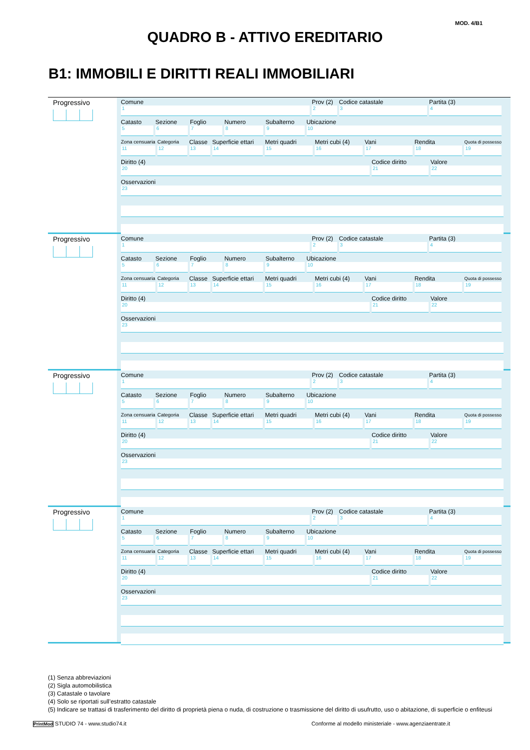MOD. 4/B1
QUADRO B - ATTIVO EREDITARIO
B1: IMMOBILI E DIRITTI REALI IMMOBILIARI
Progressivo
Comune
1
Prov (2)
2
Codice catastale
3
Partita (3)
4
Catasto
5
Sezione
6
Foglio
7
Numero
8
Subalterno
9
Ubicazione
10
Zona censuaria
11
Categoria
12
Classe
13
Superficie ettari
14
Metri quadri
15
Metri cubi (4)
16
Vani
17
Rendita
18
Quota di possesso
19
Diritto (4)
20
Codice diritto
21
Valore
22
Osservazioni
23
Progressivo
Comune
1
Prov (2)
2
Codice catastale
3
Partita (3)
4
Catasto
5
Sezione
6
Foglio
7
Numero
8
Subalterno
9
Ubicazione
10
Zona censuaria
11
Categoria
12
Classe
13
Superficie ettari
14
Metri quadri
15
Metri cubi (4)
16
Vani
17
Rendita
18
Quota di possesso
19
Diritto (4)
20
Codice diritto
21
Valore
22
Osservazioni
23
Progressivo
Comune
1
Prov (2)
2
Codice catastale
3
Partita (3)
4
Catasto
5
Sezione
6
Foglio
7
Numero
8
Subalterno
9
Ubicazione
10
Zona censuaria
11
Categoria
12
Classe
13
Superficie ettari
14
Metri quadri
15
Metri cubi (4)
16
Vani
17
Rendita
18
Quota di possesso
19
Diritto (4)
20
Codice diritto
21
Valore
22
Osservazioni
23
Progressivo
Comune
1
Prov (2)
2
Codice catastale
3
Partita (3)
4
Catasto
5
Sezione
6
Foglio
7
Numero
8
Subalterno
9
Ubicazione
10
Zona censuaria
11
Categoria
12
Classe
13
Superficie ettari
14
Metri quadri
15
Metri cubi (4)
16
Vani
17
Rendita
18
Quota di possesso
19
Diritto (4)
20
Codice diritto
21
Valore
22
Osservazioni
23
(1) Senza abbreviazioni
(2) Sigla automobilistica
(3) Catastale o tavolare
(4) Solo se riportati sull’estratto catastale
(5) Indicare se trattasi di trasferimento del diritto di proprietà piena o nuda, di costruzione o trasmissione del diritto di usufrutto, uso o abitazione, di superficie o enfiteusi
PrintMod STUDIO 74 - www.studio74.it Conforme al modello ministeriale - www.agenziaentrate.it